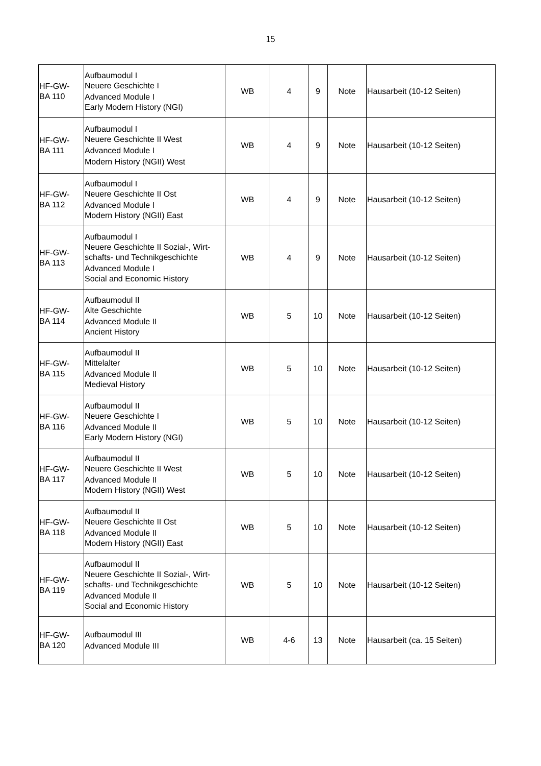15
| HF-GW- BA 110 | Aufbaumodul I Neuere Geschichte I Advanced Module I Early Modern History (NGI) | WB | 4 | 9 | Note | Hausarbeit (10-12 Seiten) |
| HF-GW- BA 111 | Aufbaumodul I Neuere Geschichte II West Advanced Module I Modern History (NGII) West | WB | 4 | 9 | Note | Hausarbeit (10-12 Seiten) |
| HF-GW- BA 112 | Aufbaumodul I Neuere Geschichte II Ost Advanced Module I Modern History (NGII) East | WB | 4 | 9 | Note | Hausarbeit (10-12 Seiten) |
| HF-GW- BA 113 | Aufbaumodul I Neuere Geschichte II Sozial-, Wirt-schafts- und Technikgeschichte Advanced Module I Social and Economic History | WB | 4 | 9 | Note | Hausarbeit (10-12 Seiten) |
| HF-GW- BA 114 | Aufbaumodul II Alte Geschichte Advanced Module II Ancient History | WB | 5 | 10 | Note | Hausarbeit (10-12 Seiten) |
| HF-GW- BA 115 | Aufbaumodul II Mittelalter Advanced Module II Medieval History | WB | 5 | 10 | Note | Hausarbeit (10-12 Seiten) |
| HF-GW- BA 116 | Aufbaumodul II Neuere Geschichte I Advanced Module II Early Modern History (NGI) | WB | 5 | 10 | Note | Hausarbeit (10-12 Seiten) |
| HF-GW- BA 117 | Aufbaumodul II Neuere Geschichte II West Advanced Module II Modern History (NGII) West | WB | 5 | 10 | Note | Hausarbeit (10-12 Seiten) |
| HF-GW- BA 118 | Aufbaumodul II Neuere Geschichte II Ost Advanced Module II Modern History (NGII) East | WB | 5 | 10 | Note | Hausarbeit (10-12 Seiten) |
| HF-GW- BA 119 | Aufbaumodul II Neuere Geschichte II Sozial-, Wirt-schafts- und Technikgeschichte Advanced Module II Social and Economic History | WB | 5 | 10 | Note | Hausarbeit (10-12 Seiten) |
| HF-GW- BA 120 | Aufbaumodul III Advanced Module III | WB | 4-6 | 13 | Note | Hausarbeit (ca. 15 Seiten) |